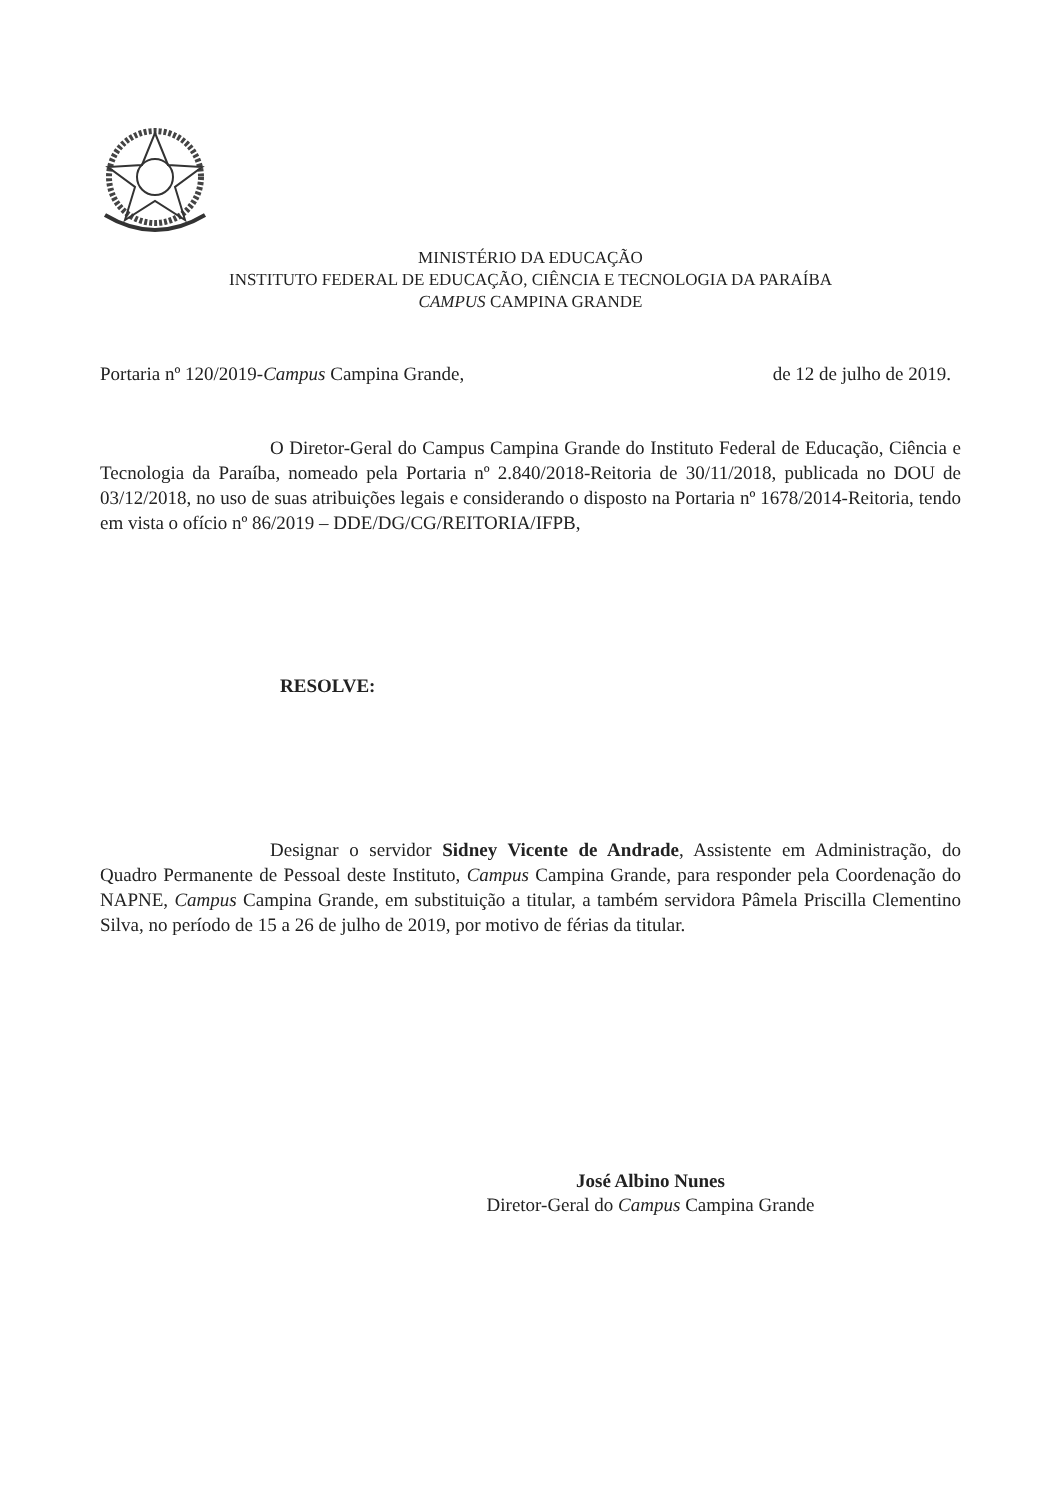MINISTÉRIO DA EDUCAÇÃO
INSTITUTO FEDERAL DE EDUCAÇÃO, CIÊNCIA E TECNOLOGIA DA PARAÍBA
CAMPUS CAMPINA GRANDE
Portaria nº 120/2019-Campus Campina Grande, de 12 de julho de 2019.
O Diretor-Geral do Campus Campina Grande do Instituto Federal de Educação, Ciência e Tecnologia da Paraíba, nomeado pela Portaria nº 2.840/2018-Reitoria de 30/11/2018, publicada no DOU de 03/12/2018, no uso de suas atribuições legais e considerando o disposto na Portaria nº 1678/2014-Reitoria, tendo em vista o ofício nº 86/2019 – DDE/DG/CG/REITORIA/IFPB,
RESOLVE:
Designar o servidor Sidney Vicente de Andrade, Assistente em Administração, do Quadro Permanente de Pessoal deste Instituto, Campus Campina Grande, para responder pela Coordenação do NAPNE, Campus Campina Grande, em substituição a titular, a também servidora Pâmela Priscilla Clementino Silva, no período de 15 a 26 de julho de 2019, por motivo de férias da titular.
José Albino Nunes
Diretor-Geral do Campus Campina Grande